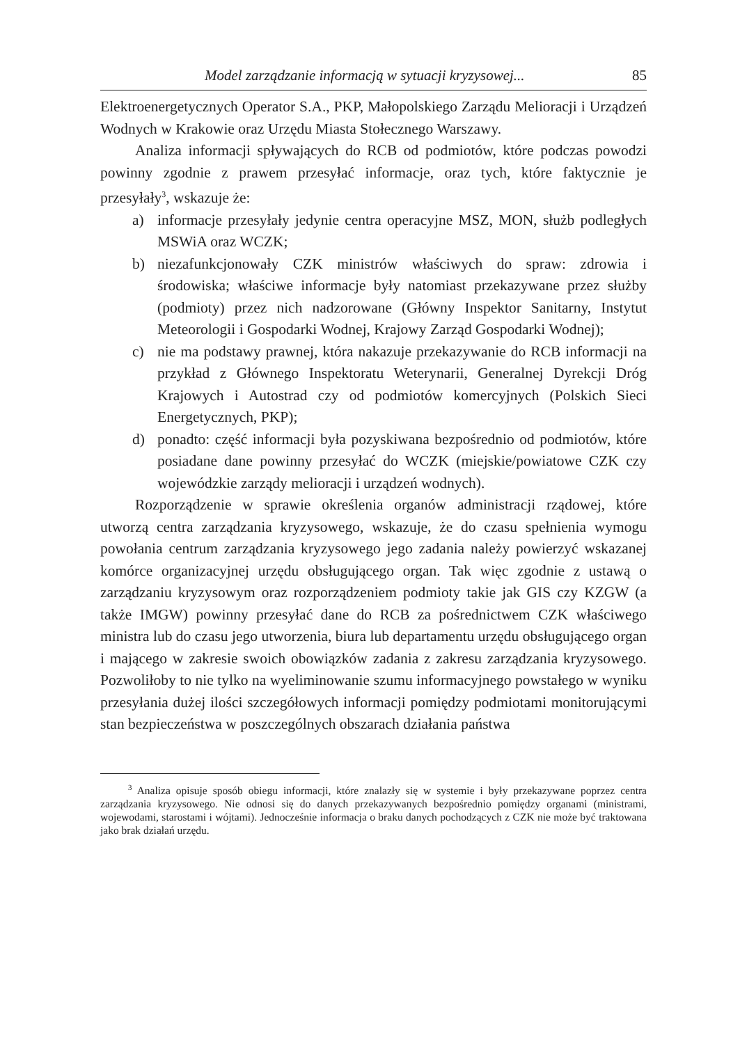Model zarządzanie informacją w sytuacji kryzysowej... 85
Elektroenergetycznych Operator S.A., PKP, Małopolskiego Zarządu Melioracji i Urządzeń Wodnych w Krakowie oraz Urzędu Miasta Stołecznego Warszawy.
Analiza informacji spływających do RCB od podmiotów, które podczas powodzi powinny zgodnie z prawem przesyłać informacje, oraz tych, które faktycznie je przesyłały<sup>3</sup>, wskazuje że:
a) informacje przesyłały jedynie centra operacyjne MSZ, MON, służb podległych MSWiA oraz WCZK;
b) niezafunkcjonowały CZK ministrów właściwych do spraw: zdrowia i środowiska; właściwe informacje były natomiast przekazywane przez służby (podmioty) przez nich nadzorowane (Główny Inspektor Sanitarny, Instytut Meteorologii i Gospodarki Wodnej, Krajowy Zarząd Gospodarki Wodnej);
c) nie ma podstawy prawnej, która nakazuje przekazywanie do RCB informacji na przykład z Głównego Inspektoratu Weterynarii, Generalnej Dyrekcji Dróg Krajowych i Autostrad czy od podmiotów komercyjnych (Polskich Sieci Energetycznych, PKP);
d) ponadto: część informacji była pozyskiwana bezpośrednio od podmiotów, które posiadane dane powinny przesyłać do WCZK (miejskie/powiatowe CZK czy wojewódzkie zarządy melioracji i urządzeń wodnych).
Rozporządzenie w sprawie określenia organów administracji rządowej, które utworzą centra zarządzania kryzysowego, wskazuje, że do czasu spełnienia wymogu powołania centrum zarządzania kryzysowego jego zadania należy powierzyć wskazanej komórce organizacyjnej urzędu obsługującego organ. Tak więc zgodnie z ustawą o zarządzaniu kryzysowym oraz rozporządzeniem podmioty takie jak GIS czy KZGW (a także IMGW) powinny przesyłać dane do RCB za pośrednictwem CZK właściwego ministra lub do czasu jego utworzenia, biura lub departamentu urzędu obsługującego organ i mającego w zakresie swoich obowiązków zadania z zakresu zarządzania kryzysowego. Pozwoliłoby to nie tylko na wyeliminowanie szumu informacyjnego powstałego w wyniku przesyłania dużej ilości szczegółowych informacji pomiędzy podmiotami monitorującymi stan bezpieczeństwa w poszczególnych obszarach działania państwa
<sup>3</sup> Analiza opisuje sposób obiegu informacji, które znalazły się w systemie i były przekazywane poprzez centra zarządzania kryzysowego. Nie odnosi się do danych przekazywanych bezpośrednio pomiędzy organami (ministrami, wojewodami, starostami i wójtami). Jednocześnie informacja o braku danych pochodzących z CZK nie może być traktowana jako brak działań urzędu.